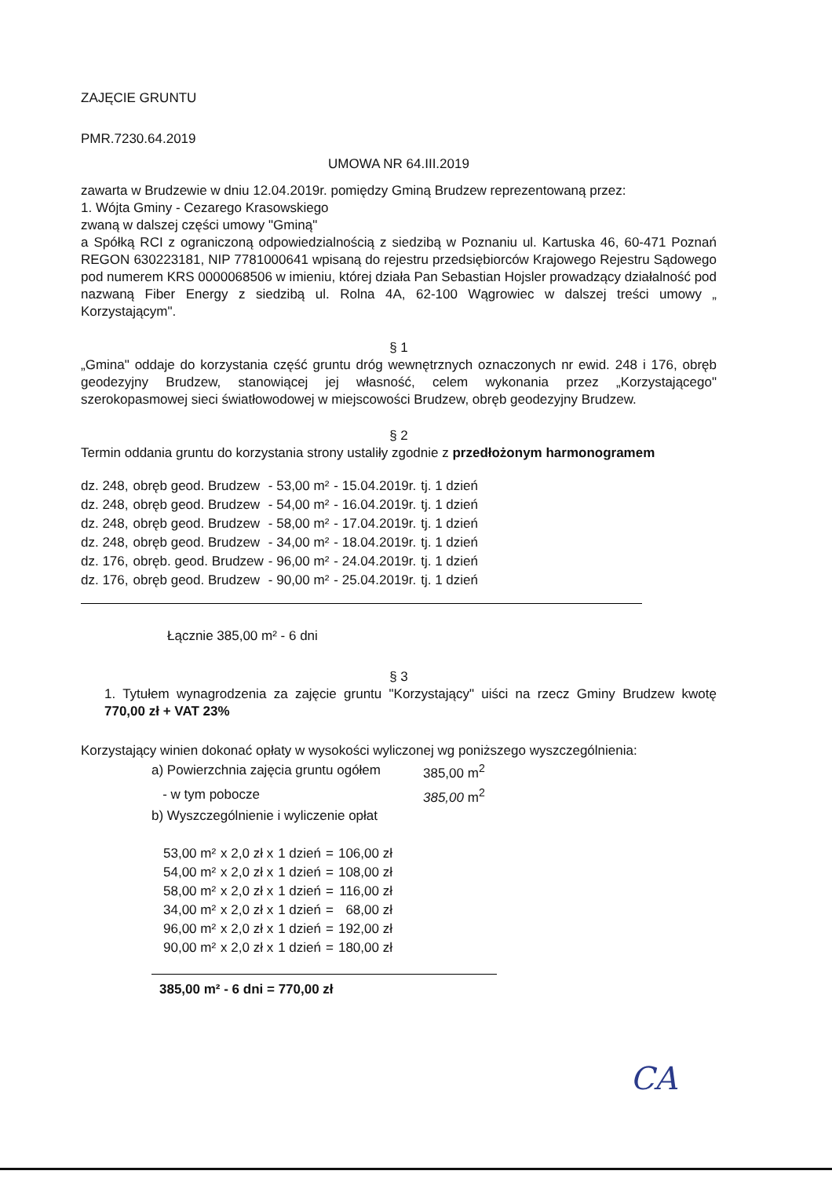ZAJĘCIE GRUNTU
PMR.7230.64.2019
UMOWA NR 64.III.2019
zawarta w Brudzewie w dniu 12.04.2019r. pomiędzy Gminą Brudzew reprezentowaną przez:
1. Wójta Gminy - Cezarego Krasowskiego
zwaną w dalszej części umowy "Gminą"
a Spółką RCI z ograniczoną odpowiedzialnością z siedzibą w Poznaniu ul. Kartuska 46, 60-471 Poznań REGON 630223181, NIP 7781000641 wpisaną do rejestru przedsiębiorców Krajowego Rejestru Sądowego pod numerem KRS 0000068506 w imieniu, której działa Pan Sebastian Hojsler prowadzący działalność pod nazwaną Fiber Energy z siedzibą ul. Rolna 4A, 62-100 Wągrowiec w dalszej treści umowy „ Korzystającym".
§ 1
„Gmina" oddaje do korzystania część gruntu dróg wewnętrznych oznaczonych nr ewid. 248 i 176, obręb geodezyjny Brudzew, stanowiącej jej własność, celem wykonania przez „Korzystającego" szerokopasmowej sieci światłowodowej w miejscowości Brudzew, obręb geodezyjny Brudzew.
§ 2
Termin oddania gruntu do korzystania strony ustaliły zgodnie z przedłożonym harmonogramem
| dz. 248, | obręb geod. Brudzew | - 53,00 m² | - 15.04.2019r. | tj. 1 dzień |
| dz. 248, | obręb geod. Brudzew | - 54,00 m² | - 16.04.2019r. | tj. 1 dzień |
| dz. 248, | obręb geod. Brudzew | - 58,00 m² | - 17.04.2019r. | tj. 1 dzień |
| dz. 248, | obręb geod. Brudzew | - 34,00 m² | - 18.04.2019r. | tj. 1 dzień |
| dz. 176, | obręb. geod. Brudzew | - 96,00 m² | - 24.04.2019r. | tj. 1 dzień |
| dz. 176, | obręb geod. Brudzew | - 90,00 m² | - 25.04.2019r. | tj. 1 dzień |
Łącznie 385,00 m² - 6 dni
§ 3
1. Tytułem wynagrodzenia za zajęcie gruntu "Korzystający" uiści na rzecz Gminy Brudzew kwotę 770,00 zł + VAT 23%
Korzystający winien dokonać opłaty w wysokości wyliczonej wg poniższego wyszczególnienia:
| a) Powierzchnia zajęcia gruntu ogółem | 385,00 m<sup>2</sup> |
| - w tym pobocze | 385,00 m<sup>2</sup> |
| b) Wyszczególnienie i wyliczenie opłat | |
| 53,00 m² | x 2,0 zł x | 1 dzień | = | 106,00 zł |
| 54,00 m² | x 2,0 zł x | 1 dzień | = | 108,00 zł |
| 58,00 m² | x 2,0 zł x | 1 dzień | = | 116,00 zł |
| 34,00 m² | x 2,0 zł x | 1 dzień | = | 68,00 zł |
| 96,00 m² | x 2,0 zł x | 1 dzień | = | 192,00 zł |
| 90,00 m² | x 2,0 zł x | 1 dzień | = | 180,00 zł |
385,00 m² - 6 dni = 770,00 zł
CA